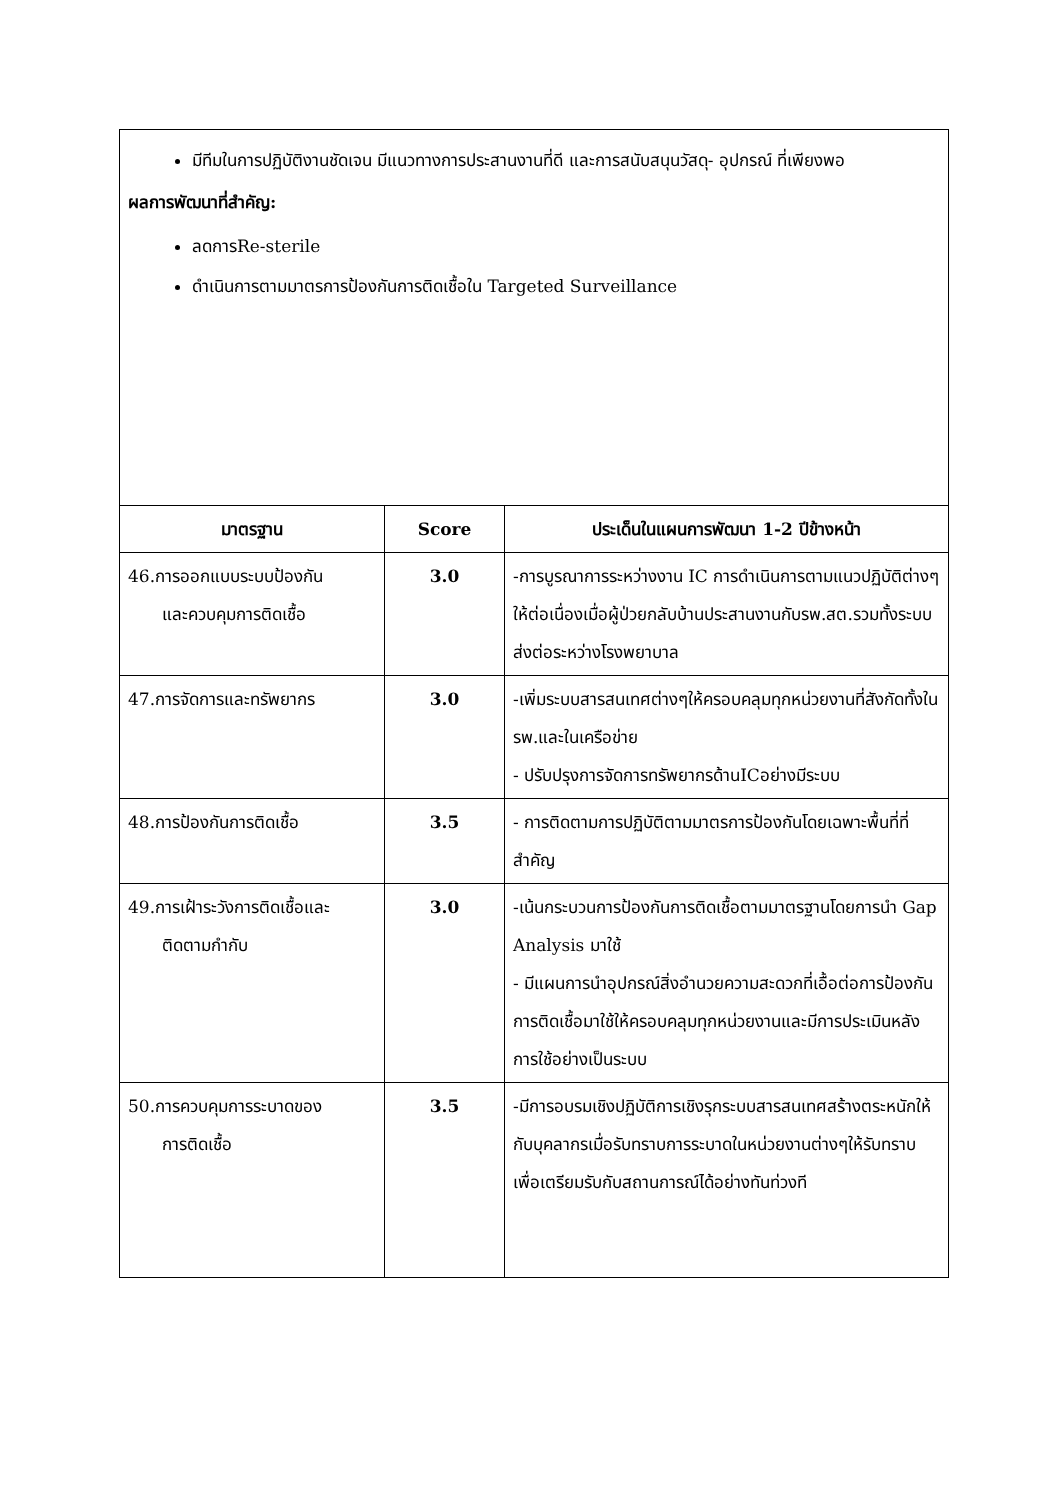มีทีมในการปฏิบัติงานชัดเจน มีแนวทางการประสานงานที่ดี และการสนับสนุนวัสดุ- อุปกรณ์ ที่เพียงพอ
ผลการพัฒนาที่สำคัญ:
ลดการRe-sterile
ดำเนินการตามมาตรการป้องกันการติดเชื้อใน Targeted Surveillance
| มาตรฐาน | Score | ประเด็นในแผนการพัฒนา 1-2 ปีข้างหน้า |
| --- | --- | --- |
| 46.การออกแบบระบบป้องกัน และควบคุมการติดเชื้อ | 3.0 | -การบูรณาการระหว่างงาน IC การดำเนินการตามแนวปฏิบัติต่างๆให้ต่อเนื่องเมื่อผู้ป่วยกลับบ้านประสานงานกับรพ.สต.รวมทั้งระบบส่งต่อระหว่างโรงพยาบาล |
| 47.การจัดการและทรัพยากร | 3.0 | -เพิ่มระบบสารสนเทศต่างๆให้ครอบคลุมทุกหน่วยงานที่สังกัดทั้งในรพ.และในเครือข่าย - ปรับปรุงการจัดการทรัพยากรด้านICอย่างมีระบบ |
| 48.การป้องกันการติดเชื้อ | 3.5 | - การติดตามการปฏิบัติตามมาตรการป้องกันโดยเฉพาะพื้นที่ที่สำคัญ |
| 49.การเฝ้าระวังการติดเชื้อและ ติดตามกำกับ | 3.0 | -เน้นกระบวนการป้องกันการติดเชื้อตามมาตรฐานโดยการนำ Gap Analysis มาใช้ - มีแผนการนำอุปกรณ์สิ่งอำนวยความสะดวกที่เอื้อต่อการป้องกันการติดเชื้อมาใช้ให้ครอบคลุมทุกหน่วยงานและมีการประเมินหลังการใช้อย่างเป็นระบบ |
| 50.การควบคุมการระบาดของ การติดเชื้อ | 3.5 | -มีการอบรมเชิงปฏิบัติการเชิงรุกระบบสารสนเทศสร้างตระหนักให้กับบุคลากรเมื่อรับทราบการระบาดในหน่วยงานต่างๆให้รับทราบเพื่อเตรียมรับกับสถานการณ์ได้อย่างทันท่วงที |